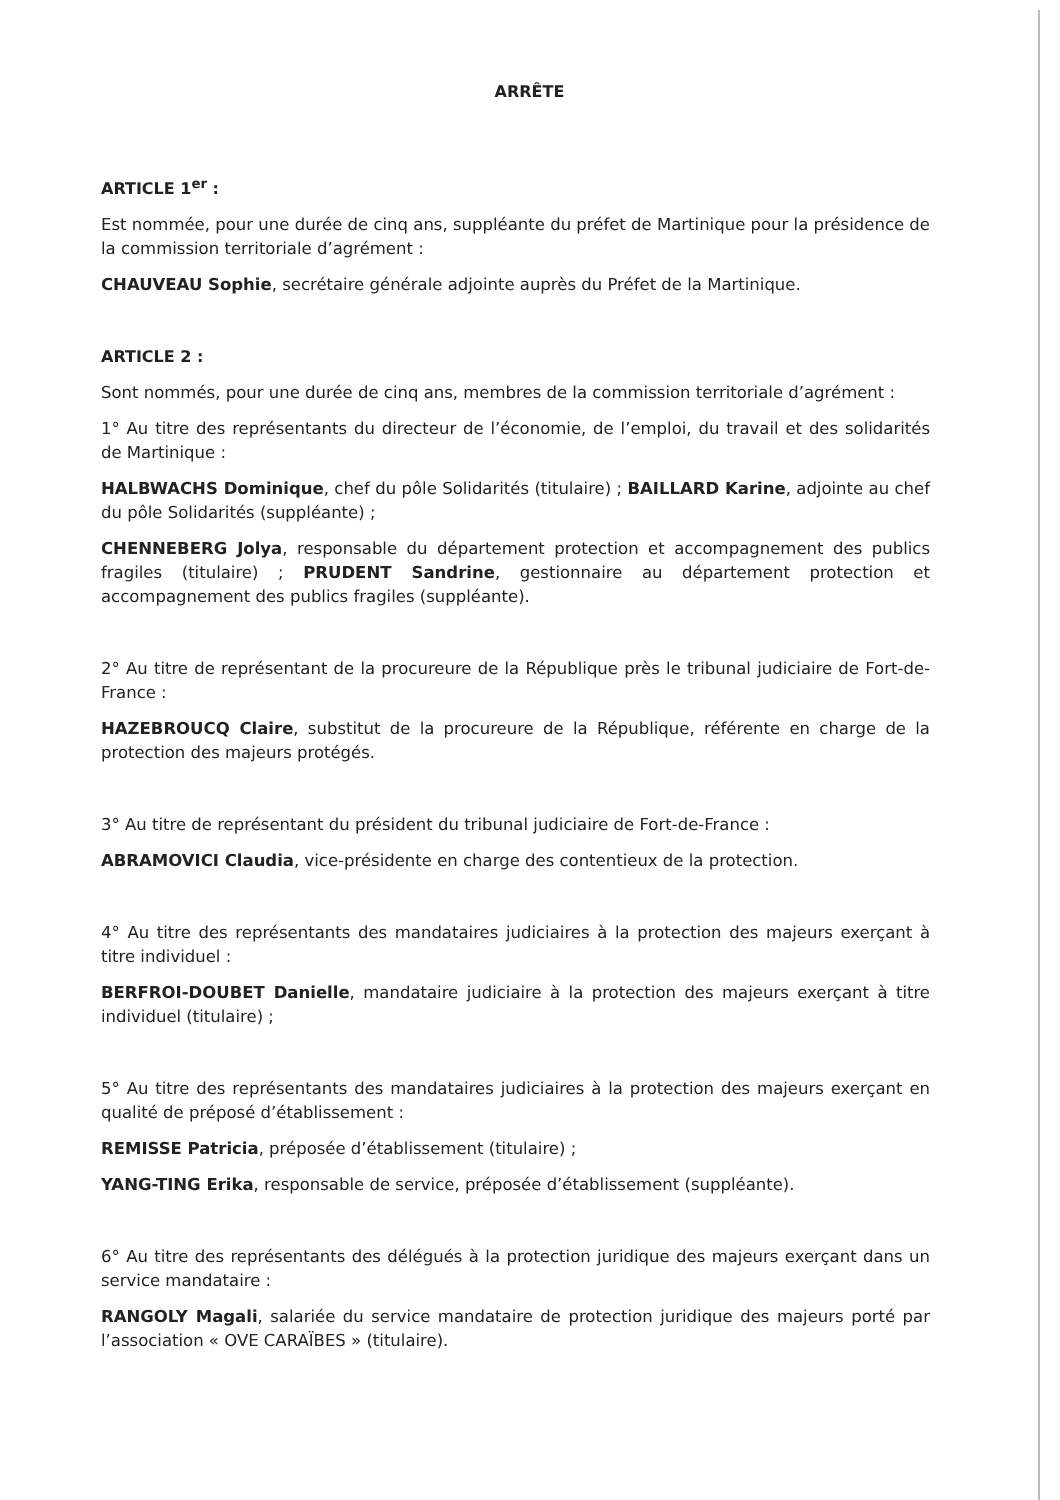ARRÊTE
ARTICLE 1<sup>er</sup> :
Est nommée, pour une durée de cinq ans, suppléante du préfet de Martinique pour la présidence de la commission territoriale d’agrément :
CHAUVEAU Sophie, secrétaire générale adjointe auprès du Préfet de la Martinique.
ARTICLE 2 :
Sont nommés, pour une durée de cinq ans, membres de la commission territoriale d’agrément :
1° Au titre des représentants du directeur de l’économie, de l’emploi, du travail et des solidarités de Martinique :
HALBWACHS Dominique, chef du pôle Solidarités (titulaire) ; BAILLARD Karine, adjointe au chef du pôle Solidarités (suppléante) ;
CHENNEBERG Jolya, responsable du département protection et accompagnement des publics fragiles (titulaire) ; PRUDENT Sandrine, gestionnaire au département protection et accompagnement des publics fragiles (suppléante).
2° Au titre de représentant de la procureure de la République près le tribunal judiciaire de Fort-de-France :
HAZEBROUCQ Claire, substitut de la procureure de la République, référente en charge de la protection des majeurs protégés.
3° Au titre de représentant du président du tribunal judiciaire de Fort-de-France :
ABRAMOVICI Claudia, vice-présidente en charge des contentieux de la protection.
4° Au titre des représentants des mandataires judiciaires à la protection des majeurs exerçant à titre individuel :
BERFROI-DOUBET Danielle, mandataire judiciaire à la protection des majeurs exerçant à titre individuel (titulaire) ;
5° Au titre des représentants des mandataires judiciaires à la protection des majeurs exerçant en qualité de préposé d’établissement :
REMISSE Patricia, préposée d’établissement (titulaire) ;
YANG-TING Erika, responsable de service, préposée d’établissement (suppléante).
6° Au titre des représentants des délégués à la protection juridique des majeurs exerçant dans un service mandataire :
RANGOLY Magali, salariée du service mandataire de protection juridique des majeurs porté par l’association « OVE CARAÏBES » (titulaire).